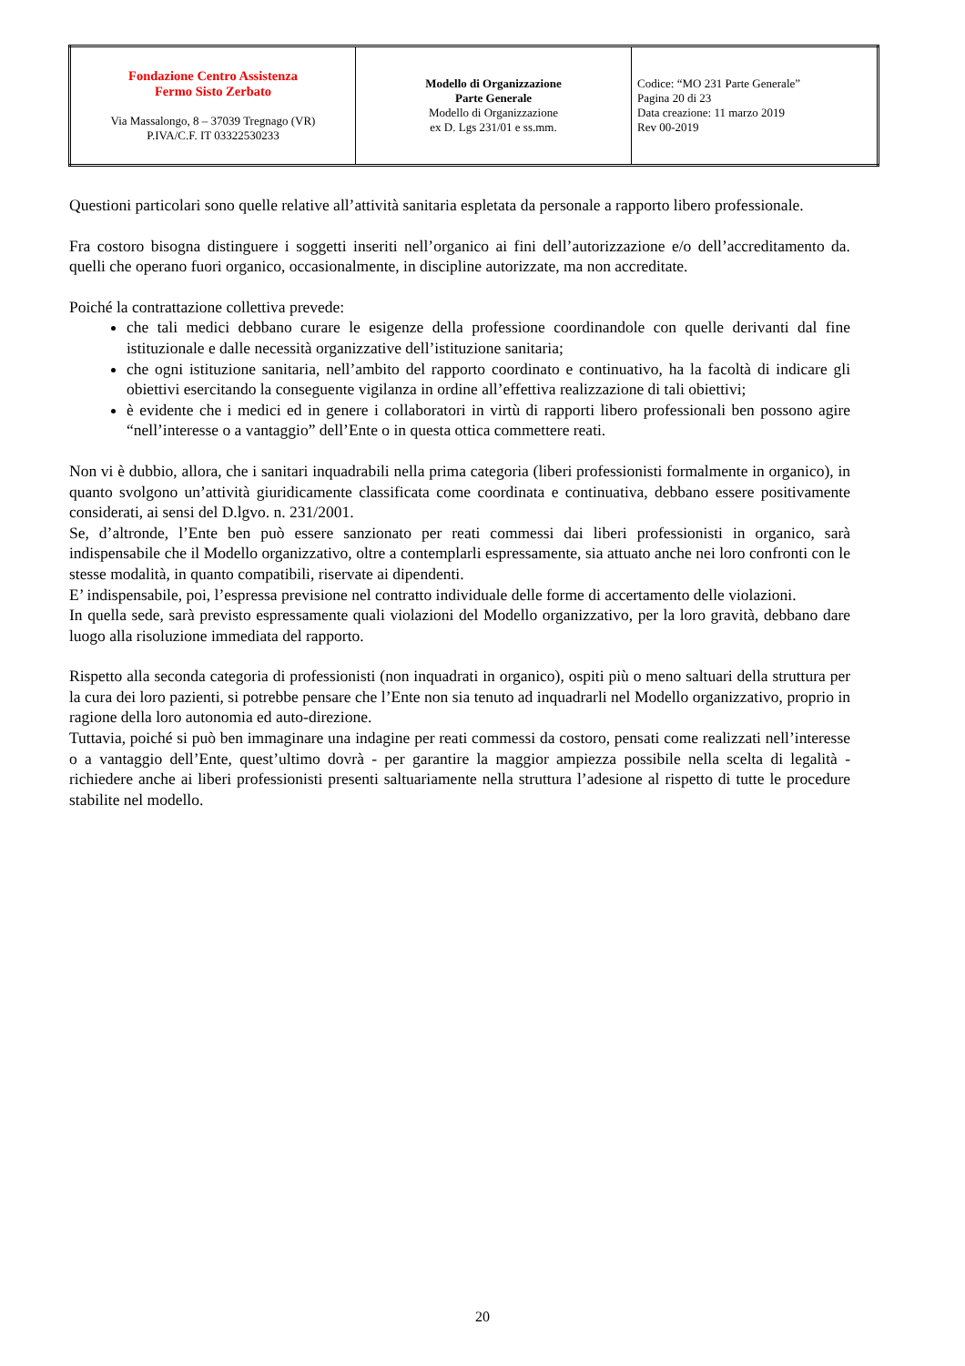| Fondazione Centro Assistenza Fermo Sisto Zerbato Via Massalongo, 8 – 37039 Tregnago (VR) P.IVA/C.F. IT 03322530233 | Modello di Organizzazione Parte Generale Modello di Organizzazione ex D. Lgs 231/01 e ss.mm. | Codice: “MO 231 Parte Generale” Pagina 20 di 23 Data creazione: 11 marzo 2019 Rev 00-2019 |
Questioni particolari sono quelle relative all’attività sanitaria espletata da personale a rapporto libero professionale.
Fra costoro bisogna distinguere i soggetti inseriti nell’organico ai fini dell’autorizzazione e/o dell’accreditamento da. quelli che operano fuori organico, occasionalmente, in discipline autorizzate, ma non accreditate.
Poiché la contrattazione collettiva prevede:
che tali medici debbano curare le esigenze della professione coordinandole con quelle derivanti dal fine istituzionale e dalle necessità organizzative dell’istituzione sanitaria;
che ogni istituzione sanitaria, nell’ambito del rapporto coordinato e continuativo, ha la facoltà di indicare gli obiettivi esercitando la conseguente vigilanza in ordine all’effettiva realizzazione di tali obiettivi;
è evidente che i medici ed in genere i collaboratori in virtù di rapporti libero professionali ben possono agire “nell’interesse o a vantaggio” dell’Ente o in questa ottica commettere reati.
Non vi è dubbio, allora, che i sanitari inquadrabili nella prima categoria (liberi professionisti formalmente in organico), in quanto svolgono un’attività giuridicamente classificata come coordinata e continuativa, debbano essere positivamente considerati, ai sensi del D.lgvo. n. 231/2001.
Se, d’altronde, l’Ente ben può essere sanzionato per reati commessi dai liberi professionisti in organico, sarà indispensabile che il Modello organizzativo, oltre a contemplarli espressamente, sia attuato anche nei loro confronti con le stesse modalità, in quanto compatibili, riservate ai dipendenti.
E’ indispensabile, poi, l’espressa previsione nel contratto individuale delle forme di accertamento delle violazioni.
In quella sede, sarà previsto espressamente quali violazioni del Modello organizzativo, per la loro gravità, debbano dare luogo alla risoluzione immediata del rapporto.
Rispetto alla seconda categoria di professionisti (non inquadrati in organico), ospiti più o meno saltuari della struttura per la cura dei loro pazienti, si potrebbe pensare che l’Ente non sia tenuto ad inquadrarli nel Modello organizzativo, proprio in ragione della loro autonomia ed auto-direzione.
Tuttavia, poiché si può ben immaginare una indagine per reati commessi da costoro, pensati come realizzati nell’interesse o a vantaggio dell’Ente, quest’ultimo dovrà - per garantire la maggior ampiezza possibile nella scelta di legalità - richiedere anche ai liberi professionisti presenti saltuariamente nella struttura l’adesione al rispetto di tutte le procedure stabilite nel modello.
20